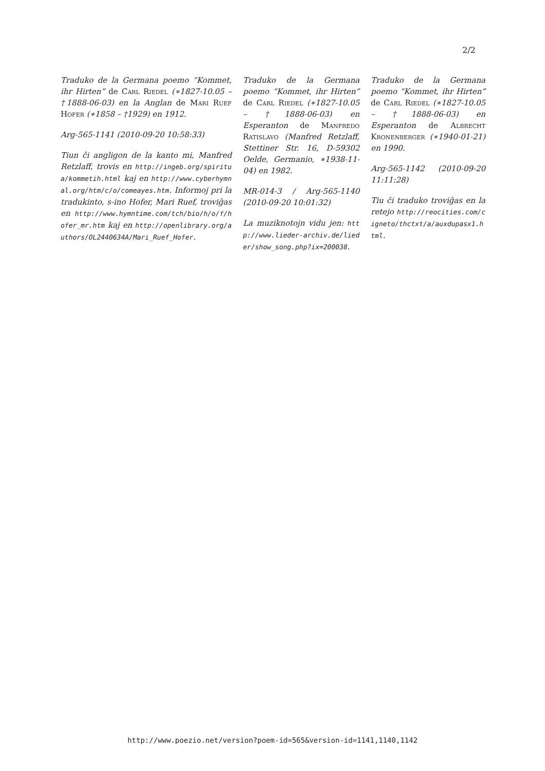2/2
Traduko de la Germana poemo “Kommet, ihr Hirten” de Carl Riedel (∗1827-10.05 – †1888-06-03) en la Anglan de Mari Ruef Hofer (∗1858 – †1929) en 1912.
Arg-565-1141 (2010-09-20 10:58:33)
Tiun ĉi angligon de la kanto mi, Manfred Retzlaff, trovis en http://ingeb.org/spiritua/kommetih.html kaj en http://www.cyberhymnal.org/htm/c/o/comeayes.htm. Informoj pri la tradukinto, s-ino Hofer, Mari Ruef, troviĝas en http://www.hymntime.com/tch/bio/h/o/f/hofer_mr.htm kaj en http://openlibrary.org/authors/OL2440634A/Mari_Ruef_Hofer.
Traduko de la Germana poemo “Kommet, ihr Hirten” de Carl Riedel (∗1827-10.05 – †1888-06-03) en Esperanton de Manfredo Ratislavo (Manfred Retzlaff, Stettiner Str. 16, D-59302 Oelde, Germanio, ∗1938-11-04) en 1982.
MR-014-3 / Arg-565-1140 (2010-09-20 10:01:32)
La muziknotojn vidu jen: http://www.lieder-archiv.de/lieder/show_song.php?ix=200038.
Traduko de la Germana poemo “Kommet, ihr Hirten” de Carl Riedel (∗1827-10.05 – †1888-06-03) en Esperanton de Albrecht Kronenberger (∗1940-01-21) en 1990.
Arg-565-1142 (2010-09-20 11:11:28)
Tiu ĉi traduko troviĝas en la retejo http://reocities.com/cigneto/thctxt/a/auxdupasx1.html.
http://www.poezio.net/version?poem-id=565&version-id=1141,1140,1142